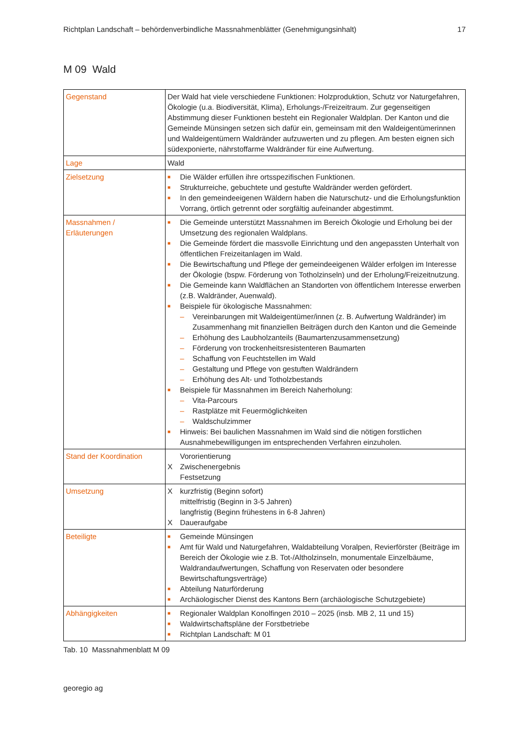Richtplan Landschaft – behördenverbindliche Massnahmenblätter (Genehmigungsinhalt) 17
M 09 Wald
| Gegenstand | Der Wald hat viele verschiedene Funktionen: Holzproduktion, Schutz vor Naturgefahren, Ökologie (u.a. Biodiversität, Klima), Erholungs-/Freizeitraum. Zur gegenseitigen Abstimmung dieser Funktionen besteht ein Regionaler Waldplan. Der Kanton und die Gemeinde Münsingen setzen sich dafür ein, gemeinsam mit den Waldeigentümerinnen und Waldeigentümern Waldränder aufzuwerten und zu pflegen. Am besten eignen sich südexponierte, nährstoffarme Waldränder für eine Aufwertung. |
| Lage | Wald |
| Zielsetzung | ■ Die Wälder erfüllen ihre ortsspezifischen Funktionen. ■ Strukturreiche, gebuchtete und gestufte Waldränder werden gefördert. ■ In den gemeindeeigenen Wäldern haben die Naturschutz- und die Erholungsfunktion Vorrang, örtlich getrennt oder sorgfältig aufeinander abgestimmt. |
| Massnahmen / Erläuterungen | ■ Die Gemeinde unterstützt Massnahmen im Bereich Ökologie und Erholung bei der Umsetzung des regionalen Waldplans. ■ Die Gemeinde fördert die massvolle Einrichtung und den angepassten Unterhalt von öffentlichen Freizeitanlagen im Wald. ■ Die Bewirtschaftung und Pflege der gemeindeeigenen Wälder erfolgen im Interesse der Ökologie (bspw. Förderung von Totholzinseln) und der Erholung/Freizeitnutzung. ■ Die Gemeinde kann Waldflächen an Standorten von öffentlichem Interesse erwerben (z.B. Waldränder, Auenwald). ■ Beispiele für ökologische Massnahmen: – Vereinbarungen mit Waldeigentümer/innen (z. B. Aufwertung Waldränder) im Zusammenhang mit finanziellen Beiträgen durch den Kanton und die Gemeinde – Erhöhung des Laubholzanteils (Baumartenzusammensetzung) – Förderung von trockenheitsresistenteren Baumarten – Schaffung von Feuchtstellen im Wald – Gestaltung und Pflege von gestuften Waldrändern – Erhöhung des Alt- und Totholzbestands ■ Beispiele für Massnahmen im Bereich Naherholung: – Vita-Parcours – Rastplätze mit Feuermöglichkeiten – Waldschulzimmer ■ Hinweis: Bei baulichen Massnahmen im Wald sind die nötigen forstlichen Ausnahmebewilligungen im entsprechenden Verfahren einzuholen. |
| Stand der Koordination | Vororientierung X Zwischenergebnis Festsetzung |
| Umsetzung | X kurzfristig (Beginn sofort) mittelfristig (Beginn in 3-5 Jahren) langfristig (Beginn frühestens in 6-8 Jahren) X Daueraufgabe |
| Beteiligte | ■ Gemeinde Münsingen ■ Amt für Wald und Naturgefahren, Waldabteilung Voralpen, Revierförster (Beiträge im Bereich der Ökologie wie z.B. Tot-/Altholzinseln, monumentale Einzelbäume, Waldrandaufwertungen, Schaffung von Reservaten oder besondere Bewirtschaftungsverträge) ■ Abteilung Naturförderung ■ Archäologischer Dienst des Kantons Bern (archäologische Schutzgebiete) |
| Abhängigkeiten | ■ Regionaler Waldplan Konolfingen 2010 – 2025 (insb. MB 2, 11 und 15) ■ Waldwirtschaftspläne der Forstbetriebe ■ Richtplan Landschaft: M 01 |
Tab. 10 Massnahmenblatt M 09
georegio ag